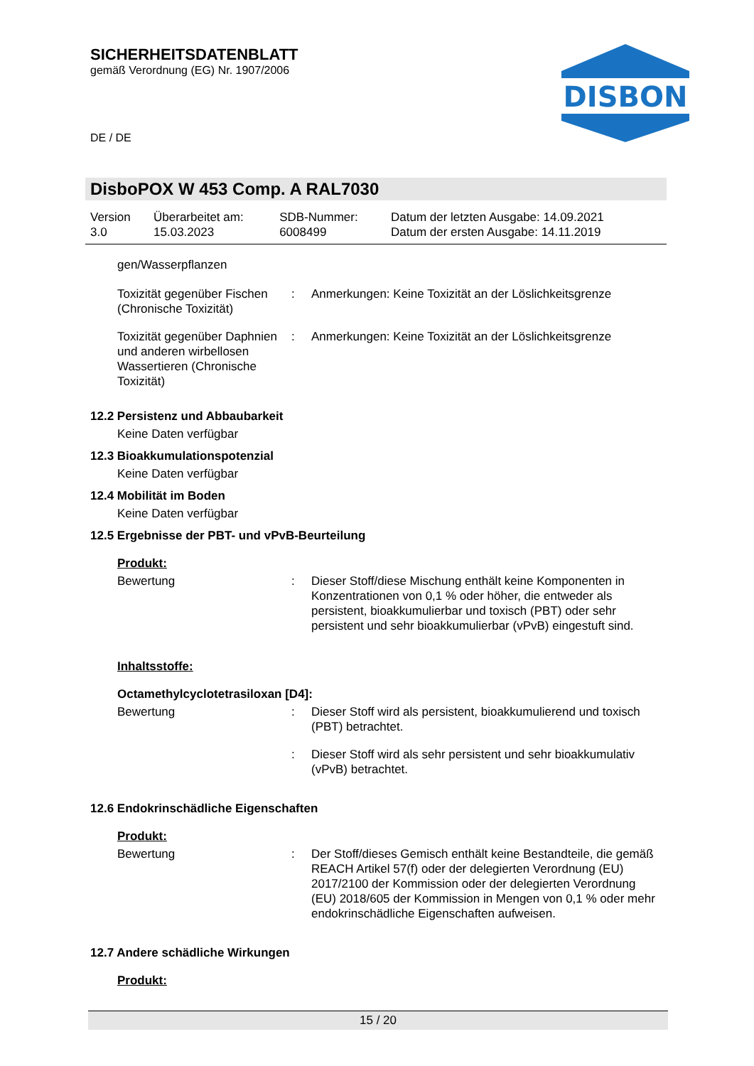SICHERHEITSDATENBLATT
gemäß Verordnung (EG) Nr. 1907/2006
DISBON
DE / DE
DisboPOX W 453 Comp. A RAL7030
| Version 3.0 | Überarbeitet am: 15.03.2023 | SDB-Nummer: 6008499 | Datum der letzten Ausgabe: 14.09.2021 Datum der ersten Ausgabe: 14.11.2019 |
gen/Wasserpflanzen
| Toxizität gegenüber Fischen (Chronische Toxizität) | : | Anmerkungen: Keine Toxizität an der Löslichkeitsgrenze |
| Toxizität gegenüber Daphnien und anderen wirbellosen Wassertieren (Chronische Toxizität) | : | Anmerkungen: Keine Toxizität an der Löslichkeitsgrenze |
12.2 Persistenz und Abbaubarkeit
Keine Daten verfügbar
12.3 Bioakkumulationspotenzial
Keine Daten verfügbar
12.4 Mobilität im Boden
Keine Daten verfügbar
12.5 Ergebnisse der PBT- und vPvB-Beurteilung
Produkt:
| Bewertung | : | Dieser Stoff/diese Mischung enthält keine Komponenten in Konzentrationen von 0,1 % oder höher, die entweder als persistent, bioakkumulierbar und toxisch (PBT) oder sehr persistent und sehr bioakkumulierbar (vPvB) eingestuft sind. |
Inhaltsstoffe:
Octamethylcyclotetrasiloxan [D4]:
| Bewertung | : | Dieser Stoff wird als persistent, bioakkumulierend und toxisch (PBT) betrachtet. |
| | : | Dieser Stoff wird als sehr persistent und sehr bioakkumulativ (vPvB) betrachtet. |
12.6 Endokrinschädliche Eigenschaften
Produkt:
| Bewertung | : | Der Stoff/dieses Gemisch enthält keine Bestandteile, die gemäß REACH Artikel 57(f) oder der delegierten Verordnung (EU) 2017/2100 der Kommission oder der delegierten Verordnung (EU) 2018/605 der Kommission in Mengen von 0,1 % oder mehr endokrinschädliche Eigenschaften aufweisen. |
12.7 Andere schädliche Wirkungen
Produkt:
15 / 20